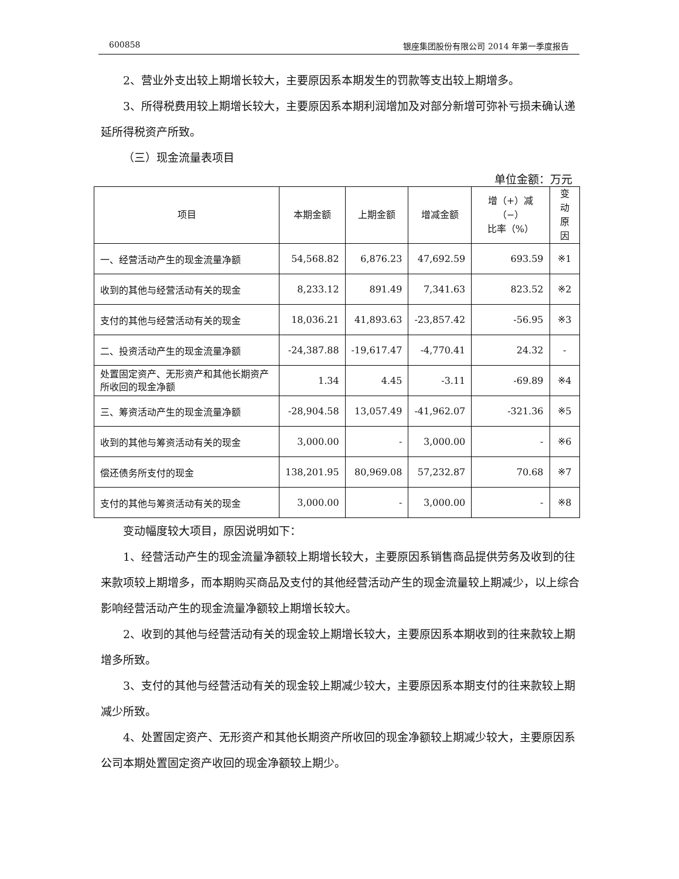600858 银座集团股份有限公司 2014 年第一季度报告
2、营业外支出较上期增长较大，主要原因系本期发生的罚款等支出较上期增多。
3、所得税费用较上期增长较大，主要原因系本期利润增加及对部分新增可弥补亏损未确认递延所得税资产所致。
（三）现金流量表项目
单位金额：万元
| 项目 | 本期金额 | 上期金额 | 增减金额 | 增（+）减（−） 比率（%） | 变动 原因 |
| --- | --- | --- | --- | --- | --- |
| 一、经营活动产生的现金流量净额 | 54,568.82 | 6,876.23 | 47,692.59 | 693.59 | ※1 |
| 收到的其他与经营活动有关的现金 | 8,233.12 | 891.49 | 7,341.63 | 823.52 | ※2 |
| 支付的其他与经营活动有关的现金 | 18,036.21 | 41,893.63 | -23,857.42 | -56.95 | ※3 |
| 二、投资活动产生的现金流量净额 | -24,387.88 | -19,617.47 | -4,770.41 | 24.32 | - |
| 处置固定资产、无形资产和其他长期资产所收回的现金净额 | 1.34 | 4.45 | -3.11 | -69.89 | ※4 |
| 三、筹资活动产生的现金流量净额 | -28,904.58 | 13,057.49 | -41,962.07 | -321.36 | ※5 |
| 收到的其他与筹资活动有关的现金 | 3,000.00 | - | 3,000.00 | - | ※6 |
| 偿还债务所支付的现金 | 138,201.95 | 80,969.08 | 57,232.87 | 70.68 | ※7 |
| 支付的其他与筹资活动有关的现金 | 3,000.00 | - | 3,000.00 | - | ※8 |
变动幅度较大项目，原因说明如下：
1、经营活动产生的现金流量净额较上期增长较大，主要原因系销售商品提供劳务及收到的往来款项较上期增多，而本期购买商品及支付的其他经营活动产生的现金流量较上期减少，以上综合影响经营活动产生的现金流量净额较上期增长较大。
2、收到的其他与经营活动有关的现金较上期增长较大，主要原因系本期收到的往来款较上期增多所致。
3、支付的其他与经营活动有关的现金较上期减少较大，主要原因系本期支付的往来款较上期减少所致。
4、处置固定资产、无形资产和其他长期资产所收回的现金净额较上期减少较大，主要原因系公司本期处置固定资产收回的现金净额较上期少。